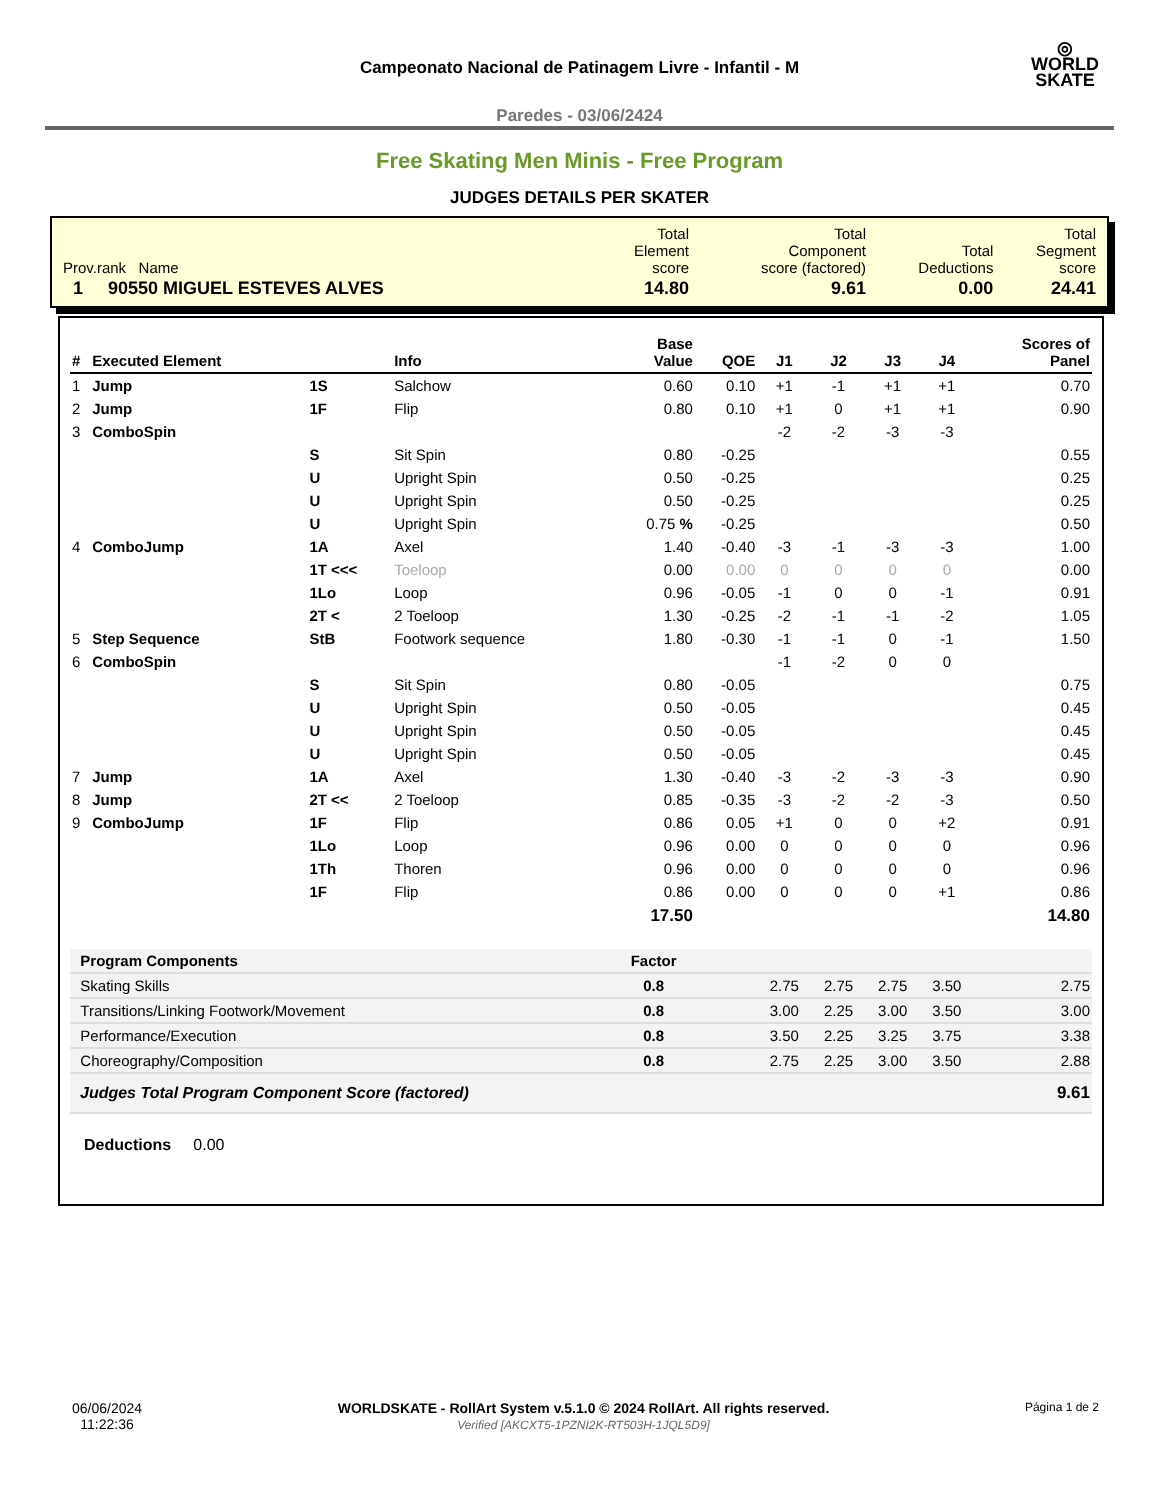◎
WORLD
SKATE
Campeonato Nacional de Patinagem Livre - Infantil - M
Paredes - 03/06/2424
Free Skating Men Minis - Free Program
JUDGES DETAILS PER SKATER
| Prov.rank Name | Total Element score | Total Component score (factored) | Total Deductions | Total Segment score |
| 1 90550 MIGUEL ESTEVES ALVES | 14.80 | 9.61 | 0.00 | 24.41 |
| # | Executed Element | | Info | Base Value | QOE | J1 | J2 | J3 | J4 | Scores of Panel |
| --- | --- | --- | --- | --- | --- | --- | --- | --- | --- | --- |
| 1 | Jump | 1S | Salchow | 0.60 | 0.10 | +1 | -1 | +1 | +1 | 0.70 |
| 2 | Jump | 1F | Flip | 0.80 | 0.10 | +1 | 0 | +1 | +1 | 0.90 |
| 3 | ComboSpin | | | | | -2 | -2 | -3 | -3 | |
| | | S | Sit Spin | 0.80 | -0.25 | | | | | 0.55 |
| | | U | Upright Spin | 0.50 | -0.25 | | | | | 0.25 |
| | | U | Upright Spin | 0.50 | -0.25 | | | | | 0.25 |
| | | U | Upright Spin | 0.75 % | -0.25 | | | | | 0.50 |
| 4 | ComboJump | 1A | Axel | 1.40 | -0.40 | -3 | -1 | -3 | -3 | 1.00 |
| | | 1T <<< | Toeloop | 0.00 | 0.00 | 0 | 0 | 0 | 0 | 0.00 |
| | | 1Lo | Loop | 0.96 | -0.05 | -1 | 0 | 0 | -1 | 0.91 |
| | | 2T < | 2 Toeloop | 1.30 | -0.25 | -2 | -1 | -1 | -2 | 1.05 |
| 5 | Step Sequence | StB | Footwork sequence | 1.80 | -0.30 | -1 | -1 | 0 | -1 | 1.50 |
| 6 | ComboSpin | | | | | -1 | -2 | 0 | 0 | |
| | | S | Sit Spin | 0.80 | -0.05 | | | | | 0.75 |
| | | U | Upright Spin | 0.50 | -0.05 | | | | | 0.45 |
| | | U | Upright Spin | 0.50 | -0.05 | | | | | 0.45 |
| | | U | Upright Spin | 0.50 | -0.05 | | | | | 0.45 |
| 7 | Jump | 1A | Axel | 1.30 | -0.40 | -3 | -2 | -3 | -3 | 0.90 |
| 8 | Jump | 2T << | 2 Toeloop | 0.85 | -0.35 | -3 | -2 | -2 | -3 | 0.50 |
| 9 | ComboJump | 1F | Flip | 0.86 | 0.05 | +1 | 0 | 0 | +2 | 0.91 |
| | | 1Lo | Loop | 0.96 | 0.00 | 0 | 0 | 0 | 0 | 0.96 |
| | | 1Th | Thoren | 0.96 | 0.00 | 0 | 0 | 0 | 0 | 0.96 |
| | | 1F | Flip | 0.86 | 0.00 | 0 | 0 | 0 | +1 | 0.86 |
| | | | | 17.50 | | | | | | 14.80 |
| Program Components | | | | Factor | | | | | | |
| Skating Skills | | | | 0.8 | | 2.75 | 2.75 | 2.75 | 3.50 | 2.75 |
| Transitions/Linking Footwork/Movement | | | | 0.8 | | 3.00 | 2.25 | 3.00 | 3.50 | 3.00 |
| Performance/Execution | | | | 0.8 | | 3.50 | 2.25 | 3.25 | 3.75 | 3.38 |
| Choreography/Composition | | | | 0.8 | | 2.75 | 2.25 | 3.00 | 3.50 | 2.88 |
| Judges Total Program Component Score (factored) | | | | | | | | | | 9.61 |
Deductions 0.00
06/06/2024
11:22:36
WORLDSKATE - RollArt System v.5.1.0 © 2024 RollArt. All rights reserved.
Verified [AKCXT5-1PZNI2K-RT503H-1JQL5D9]
Página 1 de 2